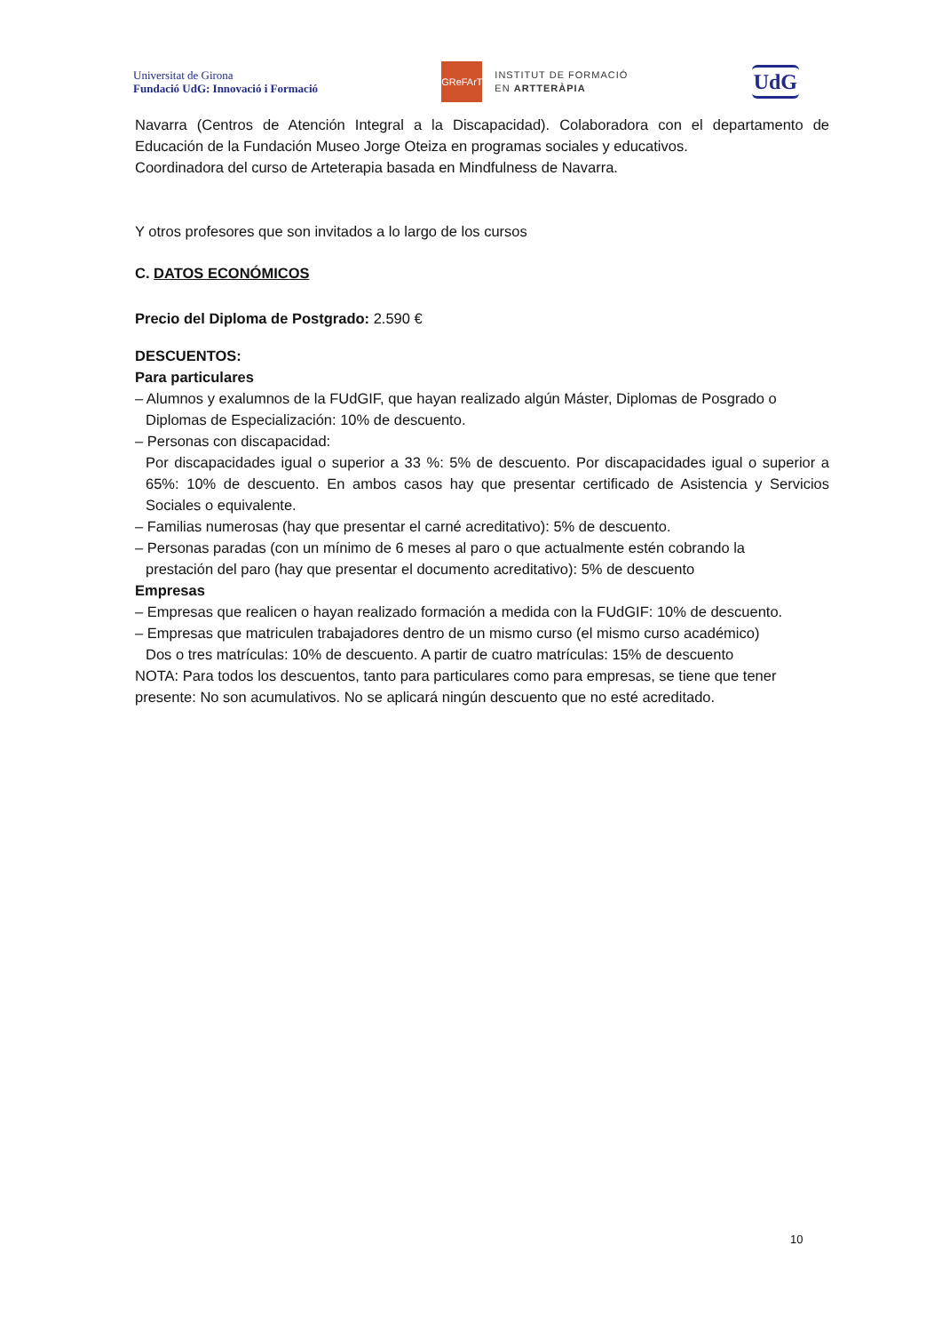Universitat de Girona
Fundació UdG: Innovació i Formació
GReFArT
INSTITUT DE FORMACIÓ
EN ARTTERÀPIA
UdG
Navarra (Centros de Atención Integral a la Discapacidad). Colaboradora con el departamento de Educación de la Fundación Museo Jorge Oteiza en programas sociales y educativos.
Coordinadora del curso de Arteterapia basada en Mindfulness de Navarra.
Y otros profesores que son invitados a lo largo de los cursos
C. DATOS ECONÓMICOS
Precio del Diploma de Postgrado: 2.590 €
DESCUENTOS:
Para particulares
– Alumnos y exalumnos de la FUdGIF, que hayan realizado algún Máster, Diplomas de Posgrado o
Diplomas de Especialización: 10% de descuento.
– Personas con discapacidad:
Por discapacidades igual o superior a 33 %: 5% de descuento. Por discapacidades igual o superior a 65%: 10% de descuento. En ambos casos hay que presentar certificado de Asistencia y Servicios Sociales o equivalente.
– Familias numerosas (hay que presentar el carné acreditativo): 5% de descuento.
– Personas paradas (con un mínimo de 6 meses al paro o que actualmente estén cobrando la
prestación del paro (hay que presentar el documento acreditativo): 5% de descuento
Empresas
– Empresas que realicen o hayan realizado formación a medida con la FUdGIF: 10% de descuento.
– Empresas que matriculen trabajadores dentro de un mismo curso (el mismo curso académico)
Dos o tres matrículas: 10% de descuento. A partir de cuatro matrículas: 15% de descuento
NOTA: Para todos los descuentos, tanto para particulares como para empresas, se tiene que tener presente: No son acumulativos. No se aplicará ningún descuento que no esté acreditado.
10